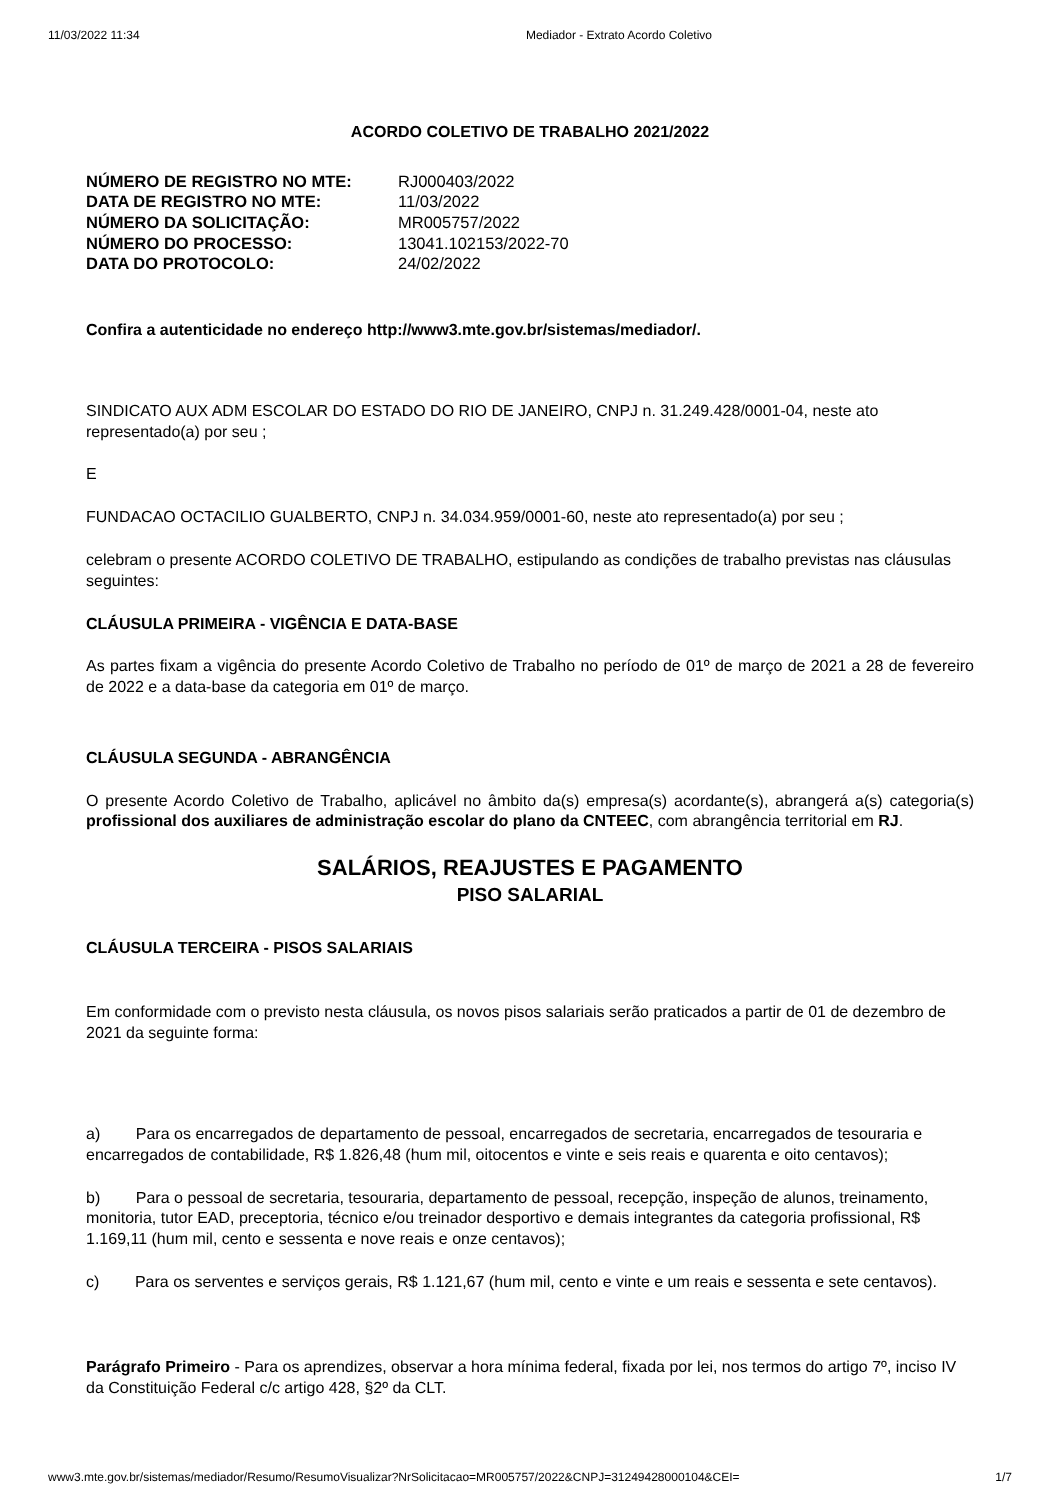11/03/2022 11:34 Mediador - Extrato Acordo Coletivo
ACORDO COLETIVO DE TRABALHO 2021/2022
| NÚMERO DE REGISTRO NO MTE: | RJ000403/2022 |
| DATA DE REGISTRO NO MTE: | 11/03/2022 |
| NÚMERO DA SOLICITAÇÃO: | MR005757/2022 |
| NÚMERO DO PROCESSO: | 13041.102153/2022-70 |
| DATA DO PROTOCOLO: | 24/02/2022 |
Confira a autenticidade no endereço http://www3.mte.gov.br/sistemas/mediador/.
SINDICATO AUX ADM ESCOLAR DO ESTADO DO RIO DE JANEIRO, CNPJ n. 31.249.428/0001-04, neste ato representado(a) por seu ;
E
FUNDACAO OCTACILIO GUALBERTO, CNPJ n. 34.034.959/0001-60, neste ato representado(a) por seu ;
celebram o presente ACORDO COLETIVO DE TRABALHO, estipulando as condições de trabalho previstas nas cláusulas seguintes:
CLÁUSULA PRIMEIRA - VIGÊNCIA E DATA-BASE
As partes fixam a vigência do presente Acordo Coletivo de Trabalho no período de 01º de março de 2021 a 28 de fevereiro de 2022 e a data-base da categoria em 01º de março.
CLÁUSULA SEGUNDA - ABRANGÊNCIA
O presente Acordo Coletivo de Trabalho, aplicável no âmbito da(s) empresa(s) acordante(s), abrangerá a(s) categoria(s) profissional dos auxiliares de administração escolar do plano da CNTEEC, com abrangência territorial em RJ.
SALÁRIOS, REAJUSTES E PAGAMENTO
PISO SALARIAL
CLÁUSULA TERCEIRA - PISOS SALARIAIS
Em conformidade com o previsto nesta cláusula, os novos pisos salariais serão praticados a partir de 01 de dezembro de 2021 da seguinte forma:
a) Para os encarregados de departamento de pessoal, encarregados de secretaria, encarregados de tesouraria e encarregados de contabilidade, R$ 1.826,48 (hum mil, oitocentos e vinte e seis reais e quarenta e oito centavos);
b) Para o pessoal de secretaria, tesouraria, departamento de pessoal, recepção, inspeção de alunos, treinamento, monitoria, tutor EAD, preceptoria, técnico e/ou treinador desportivo e demais integrantes da categoria profissional, R$ 1.169,11 (hum mil, cento e sessenta e nove reais e onze centavos);
c) Para os serventes e serviços gerais, R$ 1.121,67 (hum mil, cento e vinte e um reais e sessenta e sete centavos).
Parágrafo Primeiro - Para os aprendizes, observar a hora mínima federal, fixada por lei, nos termos do artigo 7º, inciso IV da Constituição Federal c/c artigo 428, §2º da CLT.
www3.mte.gov.br/sistemas/mediador/Resumo/ResumoVisualizar?NrSolicitacao=MR005757/2022&CNPJ=31249428000104&CEI= 1/7